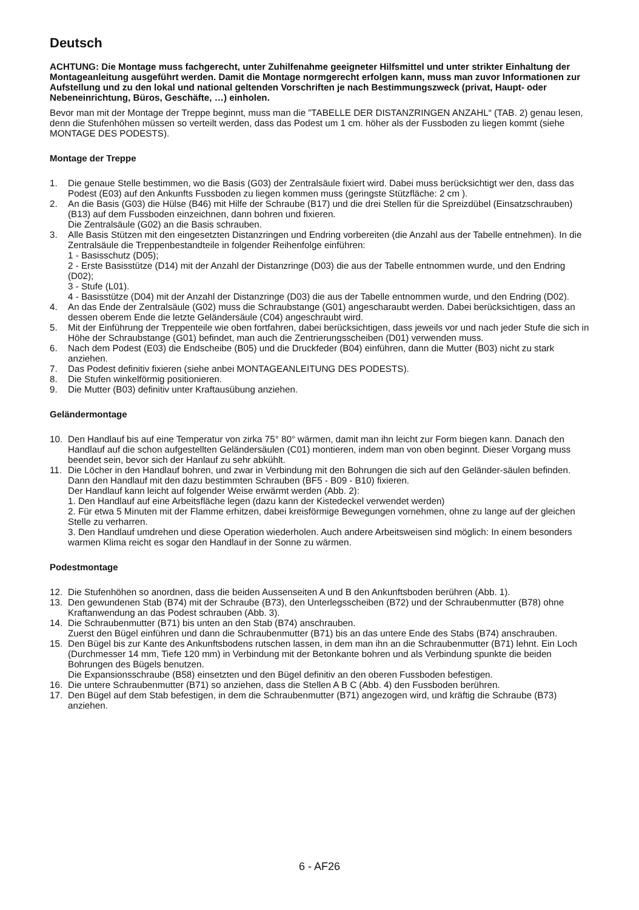Deutsch
ACHTUNG: Die Montage muss fachgerecht, unter Zuhilfenahme geeigneter Hilfsmittel und unter strikter Einhaltung der Montageanleitung ausgeführt werden. Damit die Montage normgerecht erfolgen kann, muss man zuvor Informationen zur Aufstellung und zu den lokal und national geltenden Vorschriften je nach Bestimmungszweck (privat, Haupt- oder Nebeneinrichtung, Büros, Geschäfte, …) einholen.
Bevor man mit der Montage der Treppe beginnt, muss man die ”TABELLE DER DISTANZRINGEN ANZAHL“ (TAB. 2) genau lesen, denn die Stufenhöhen müssen so verteilt werden, dass das Podest um 1 cm. höher als der Fussboden zu liegen kommt (siehe MONTAGE DES PODESTS).
Montage der Treppe
1. Die genaue Stelle bestimmen, wo die Basis (G03) der Zentralsäule fixiert wird. Dabei muss berücksichtigt wer den, dass das Podest (E03) auf den Ankunfts Fussboden zu liegen kommen muss (geringste Stützfläche: 2 cm ).
2. An die Basis (G03) die Hülse (B46) mit Hilfe der Schraube (B17) und die drei Stellen für die Spreizdübel (Einsatzschrauben) (B13) auf dem Fussboden einzeichnen, dann bohren und fixieren.
Die Zentralsäule (G02) an die Basis schrauben.
3. Alle Basis Stützen mit den eingesetzten Distanzringen und Endring vorbereiten (die Anzahl aus der Tabelle entnehmen). In die Zentralsäule die Treppenbestandteile in folgender Reihenfolge einführen:
1 - Basisschutz (D05);
2 - Erste Basisstütze (D14) mit der Anzahl der Distanzringe (D03) die aus der Tabelle entnommen wurde, und den Endring (D02);
3 - Stufe (L01).
4 - Basisstütze (D04) mit der Anzahl der Distanzringe (D03) die aus der Tabelle entnommen wurde, und den Endring (D02).
4. An das Ende der Zentralsäule (G02) muss die Schraubstange (G01) angescharaubt werden. Dabei berücksichtigen, dass an dessen oberem Ende die letzte Geländersäule (C04) angeschraubt wird.
5. Mit der Einführung der Treppenteile wie oben fortfahren, dabei berücksichtigen, dass jeweils vor und nach jeder Stufe die sich in Höhe der Schraubstange (G01) befindet, man auch die Zentrierungsscheiben (D01) verwenden muss.
6. Nach dem Podest (E03) die Endscheibe (B05) und die Druckfeder (B04) einführen, dann die Mutter (B03) nicht zu stark anziehen.
7. Das Podest definitiv fixieren (siehe anbei MONTAGEANLEITUNG DES PODESTS).
8. Die Stufen winkelförmig positionieren.
9. Die Mutter (B03) definitiv unter Kraftausübung anziehen.
Geländermontage
10. Den Handlauf bis auf eine Temperatur von zirka 75° 80° wärmen, damit man ihn leicht zur Form biegen kann. Danach den Handlauf auf die schon aufgestellten Geländersäulen (C01) montieren, indem man von oben beginnt. Dieser Vorgang muss beendet sein, bevor sich der Hanlauf zu sehr abkühlt.
11. Die Löcher in den Handlauf bohren, und zwar in Verbindung mit den Bohrungen die sich auf den Geländer-säulen befinden. Dann den Handlauf mit den dazu bestimmten Schrauben (BF5 - B09 - B10) fixieren.
Der Handlauf kann leicht auf folgender Weise erwärmt werden (Abb. 2):
1. Den Handlauf auf eine Arbeitsfläche legen (dazu kann der Kistedeckel verwendet werden)
2. Für etwa 5 Minuten mit der Flamme erhitzen, dabei kreisförmige Bewegungen vornehmen, ohne zu lange auf der gleichen Stelle zu verharren.
3. Den Handlauf umdrehen und diese Operation wiederholen. Auch andere Arbeitsweisen sind möglich: In einem besonders warmen Klima reicht es sogar den Handlauf in der Sonne zu wärmen.
Podestmontage
12. Die Stufenhöhen so anordnen, dass die beiden Aussenseiten A und B den Ankunftsboden berühren (Abb. 1).
13. Den gewundenen Stab (B74) mit der Schraube (B73), den Unterlegsscheiben (B72) und der Schraubenmutter (B78) ohne Kraftanwendung an das Podest schrauben (Abb. 3).
14. Die Schraubenmutter (B71) bis unten an den Stab (B74) anschrauben.
Zuerst den Bügel einführen und dann die Schraubenmutter (B71) bis an das untere Ende des Stabs (B74) anschrauben.
15. Den Bügel bis zur Kante des Ankunftsbodens rutschen lassen, in dem man ihn an die Schraubenmutter (B71) lehnt. Ein Loch (Durchmesser 14 mm, Tiefe 120 mm) in Verbindung mit der Betonkante bohren und als Verbindung spunkte die beiden Bohrungen des Bügels benutzen.
Die Expansionsschraube (B58) einsetzten und den Bügel definitiv an den oberen Fussboden befestigen.
16. Die untere Schraubenmutter (B71) so anziehen, dass die Stellen A B C (Abb. 4) den Fussboden berühren.
17. Den Bügel auf dem Stab befestigen, in dem die Schraubenmutter (B71) angezogen wird, und kräftig die Schraube (B73) anziehen.
6 - AF26